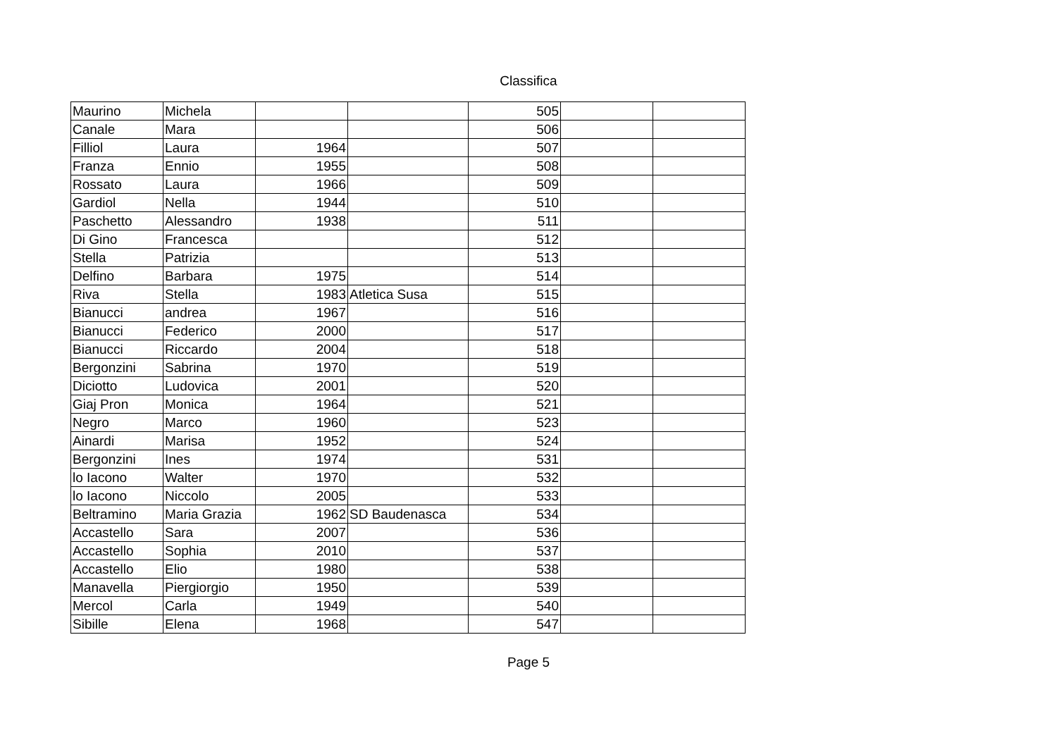Classifica
| Maurino | Michela | | | 505 | | |
| Canale | Mara | | | 506 | | |
| Filliol | Laura | 1964 | | 507 | | |
| Franza | Ennio | 1955 | | 508 | | |
| Rossato | Laura | 1966 | | 509 | | |
| Gardiol | Nella | 1944 | | 510 | | |
| Paschetto | Alessandro | 1938 | | 511 | | |
| Di Gino | Francesca | | | 512 | | |
| Stella | Patrizia | | | 513 | | |
| Delfino | Barbara | 1975 | | 514 | | |
| Riva | Stella | 1983 | Atletica Susa | 515 | | |
| Bianucci | andrea | 1967 | | 516 | | |
| Bianucci | Federico | 2000 | | 517 | | |
| Bianucci | Riccardo | 2004 | | 518 | | |
| Bergonzini | Sabrina | 1970 | | 519 | | |
| Diciotto | Ludovica | 2001 | | 520 | | |
| Giaj Pron | Monica | 1964 | | 521 | | |
| Negro | Marco | 1960 | | 523 | | |
| Ainardi | Marisa | 1952 | | 524 | | |
| Bergonzini | Ines | 1974 | | 531 | | |
| lo Iacono | Walter | 1970 | | 532 | | |
| lo Iacono | Niccolo | 2005 | | 533 | | |
| Beltramino | Maria Grazia | 1962 | SD Baudenasca | 534 | | |
| Accastello | Sara | 2007 | | 536 | | |
| Accastello | Sophia | 2010 | | 537 | | |
| Accastello | Elio | 1980 | | 538 | | |
| Manavella | Piergiorgio | 1950 | | 539 | | |
| Mercol | Carla | 1949 | | 540 | | |
| Sibille | Elena | 1968 | | 547 | | |
Page 5